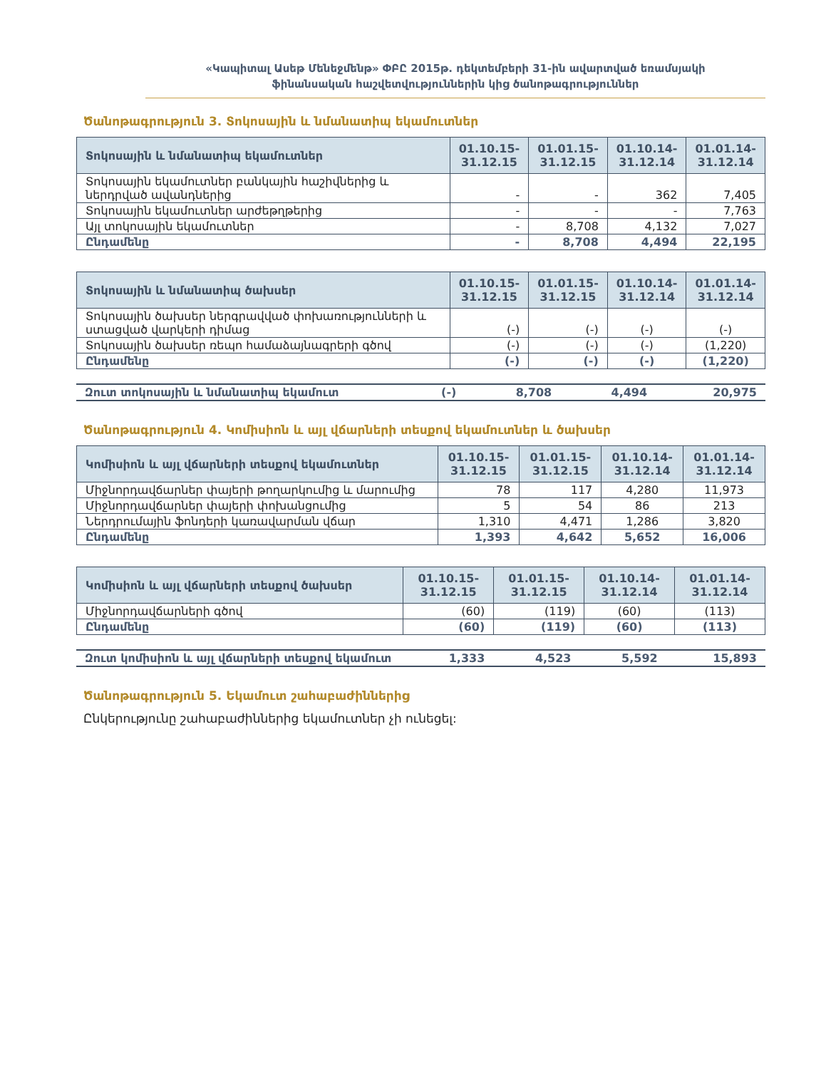«Կապիտալ Ասեթ Մենեջմենթ» ՓԲԸ 2015թ. դեկտեմբերի 31-ին ավարտված եռամսյակի
ֆինանսական հաշվետվություններին կից ծանոթագրություններ
Ծանոթագրություն 3. Տոկոսային և նմանատիպ եկամուտներ
| Տոկոսային և նմանատիպ եկամուտներ | 01.10.15- 31.12.15 | 01.01.15- 31.12.15 | 01.10.14- 31.12.14 | 01.01.14- 31.12.14 |
| --- | --- | --- | --- | --- |
| Տոկոսային եկամուտներ բանկային հաշիվներից և ներդրված ավանդներից | - | - | 362 | 7,405 |
| Տոկոսային եկամուտներ արժեթղթերից | - | - | - | 7,763 |
| Այլ տոկոսային եկամուտներ | - | 8,708 | 4,132 | 7,027 |
| Ընդամենը | - | 8,708 | 4,494 | 22,195 |
| Տոկոսային և նմանատիպ ծախսեր | 01.10.15- 31.12.15 | 01.01.15- 31.12.15 | 01.10.14- 31.12.14 | 01.01.14- 31.12.14 |
| --- | --- | --- | --- | --- |
| Տոկոսային ծախսեր ներգրավված փոխառությունների և ստացված վարկերի դիմաց | (-) | (-) | (-) | (-) |
| Տոկոսային ծախսեր ռեպո համաձայնագրերի գծով | (-) | (-) | (-) | (1,220) |
| Ընդամենը | (-) | (-) | (-) | (1,220) |
| Զուտ տոկոսային և նմանատիպ եկամուտ | (-) | 8,708 | 4,494 | 20,975 |
Ծանոթագրություն 4. Կոմիսիոն և այլ վճարների տեսքով եկամուտներ և ծախսեր
| Կոմիսիոն և այլ վճարների տեսքով եկամուտներ | 01.10.15- 31.12.15 | 01.01.15- 31.12.15 | 01.10.14- 31.12.14 | 01.01.14- 31.12.14 |
| --- | --- | --- | --- | --- |
| Միջնորդավճարներ փայերի թողարկումից և մարումից | 78 | 117 | 4,280 | 11,973 |
| Միջնորդավճարներ փայերի փոխանցումից | 5 | 54 | 86 | 213 |
| Ներդրումային ֆոնդերի կառավարման վճար | 1,310 | 4,471 | 1,286 | 3,820 |
| Ընդամենը | 1,393 | 4,642 | 5,652 | 16,006 |
| Կոմիսիոն և այլ վճարների տեսքով ծախսեր | 01.10.15- 31.12.15 | 01.01.15- 31.12.15 | 01.10.14- 31.12.14 | 01.01.14- 31.12.14 |
| --- | --- | --- | --- | --- |
| Միջնորդավճարների գծով | (60) | (119) | (60) | (113) |
| Ընդամենը | (60) | (119) | (60) | (113) |
| Զուտ կոմիսիոն և այլ վճարների տեսքով եկամուտ | 1,333 | 4,523 | 5,592 | 15,893 |
Ծանոթագրություն 5. Եկամուտ շահաբաժիններից
Ընկերությունը շահաբաժիններից եկամուտներ չի ունեցել: